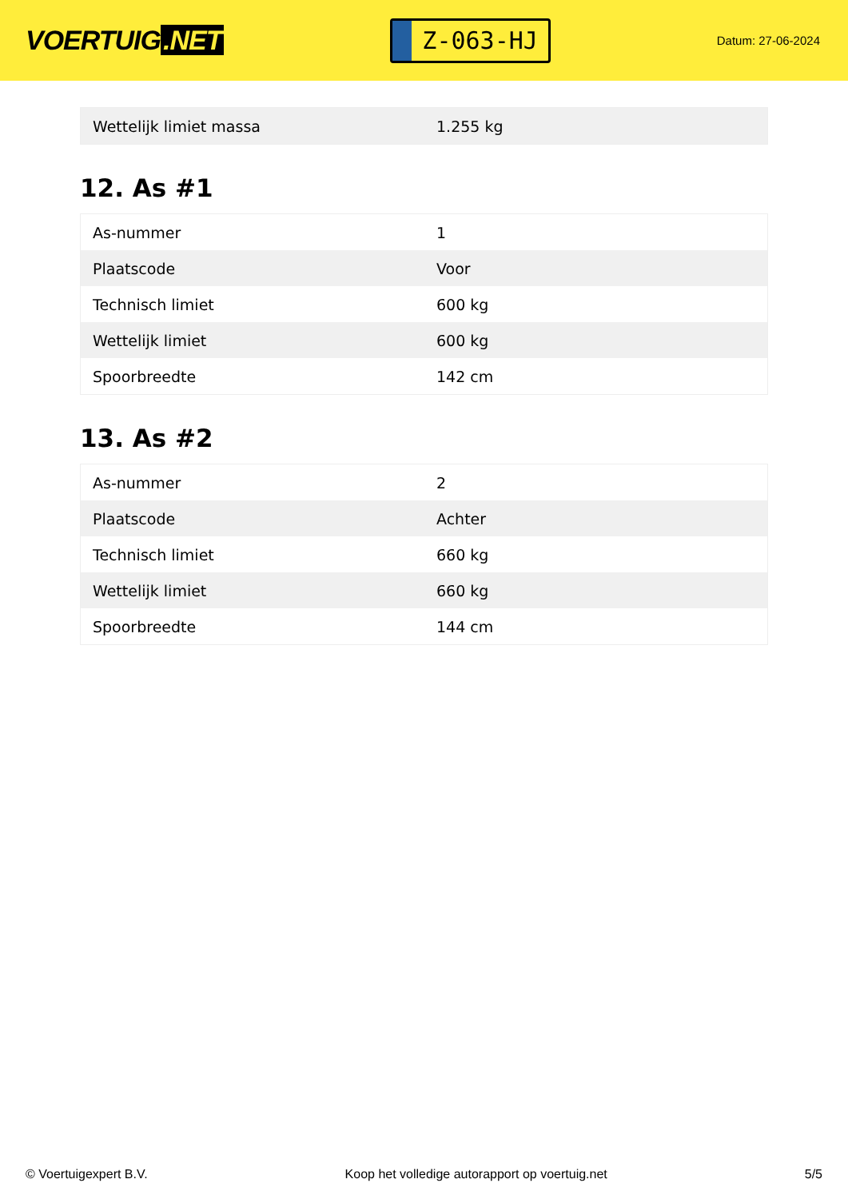VOERTUIG.NET
Z-063-HJ
Datum: 27-06-2024
| Wettelijk limiet massa | 1.255 kg |
12. As #1
| As-nummer | 1 |
| Plaatscode | Voor |
| Technisch limiet | 600 kg |
| Wettelijk limiet | 600 kg |
| Spoorbreedte | 142 cm |
13. As #2
| As-nummer | 2 |
| Plaatscode | Achter |
| Technisch limiet | 660 kg |
| Wettelijk limiet | 660 kg |
| Spoorbreedte | 144 cm |
© Voertuigexpert B.V. Koop het volledige autorapport op voertuig.net 5/5